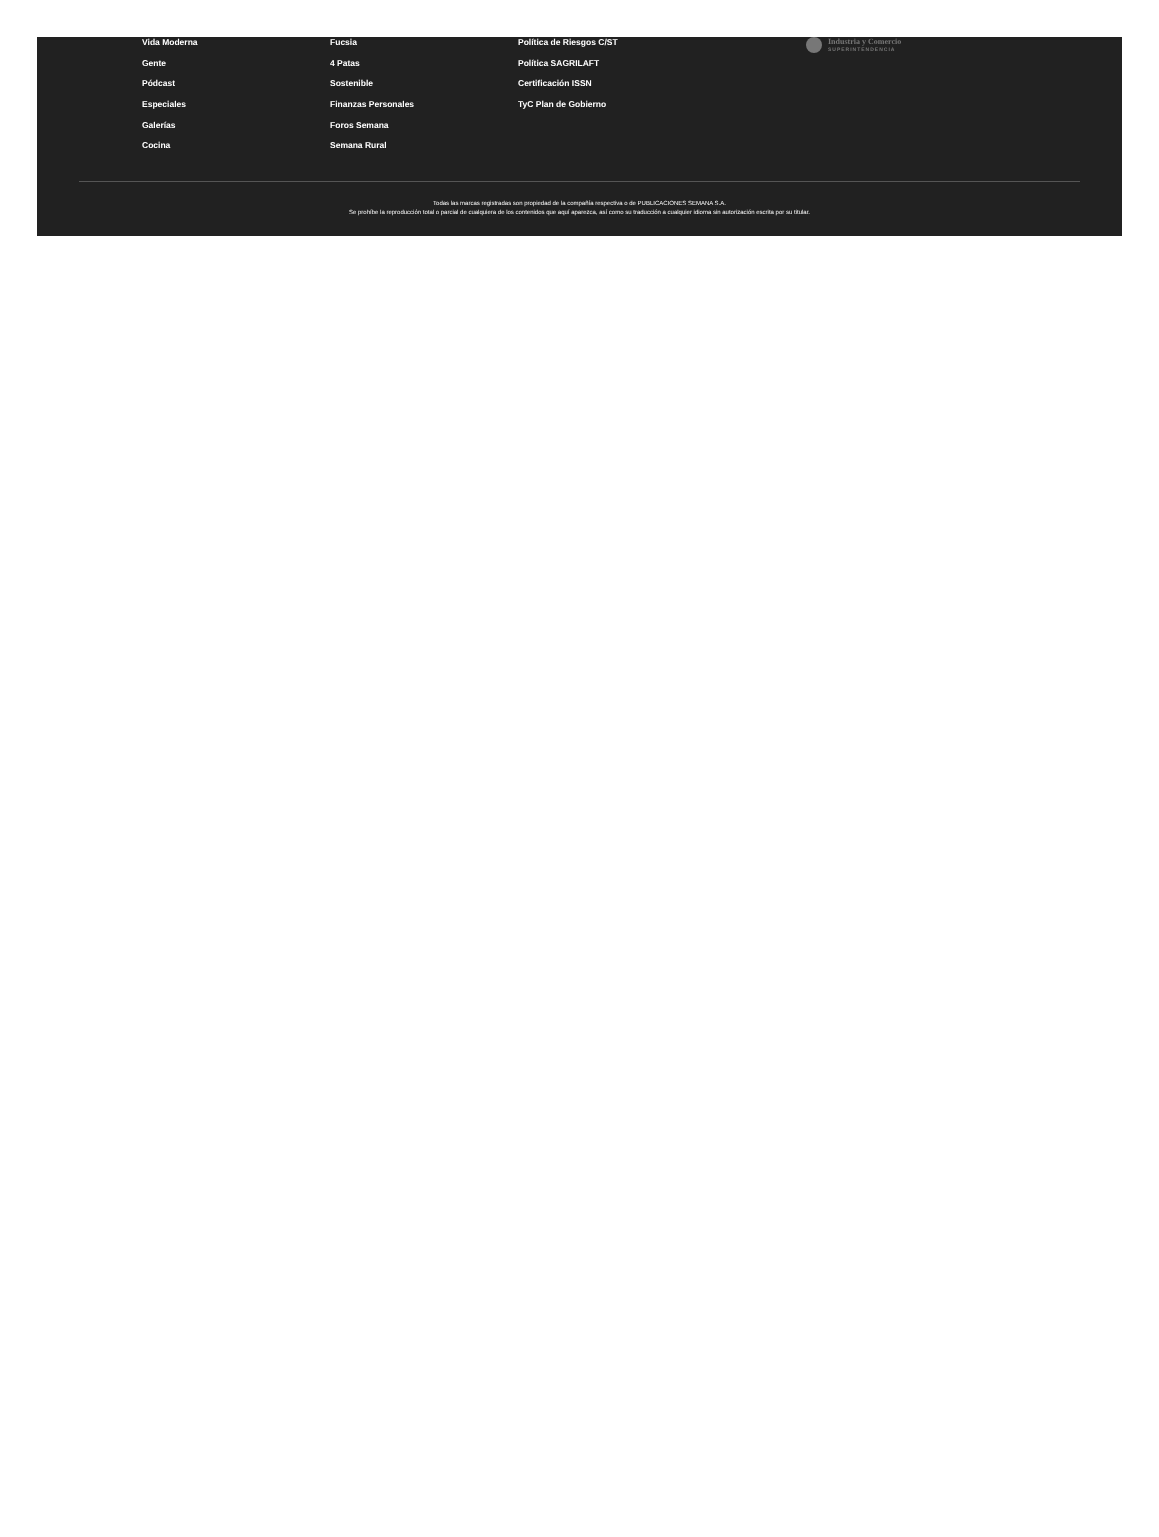Vida Moderna
Gente
Pódcast
Especiales
Galerías
Cocina
Fucsia
4 Patas
Sostenible
Finanzas Personales
Foros Semana
Semana Rural
Política de Riesgos C/ST
Política SAGRILAFT
Certificación ISSN
TyC Plan de Gobierno
Industria y Comercio
SUPERINTENDENCIA
Todas las marcas registradas son propiedad de la compañía respectiva o de PUBLICACIONES SEMANA S.A.
Se prohíbe la reproducción total o parcial de cualquiera de los contenidos que aquí aparezca, así como su traducción a cualquier idioma sin autorización escrita por su titular.